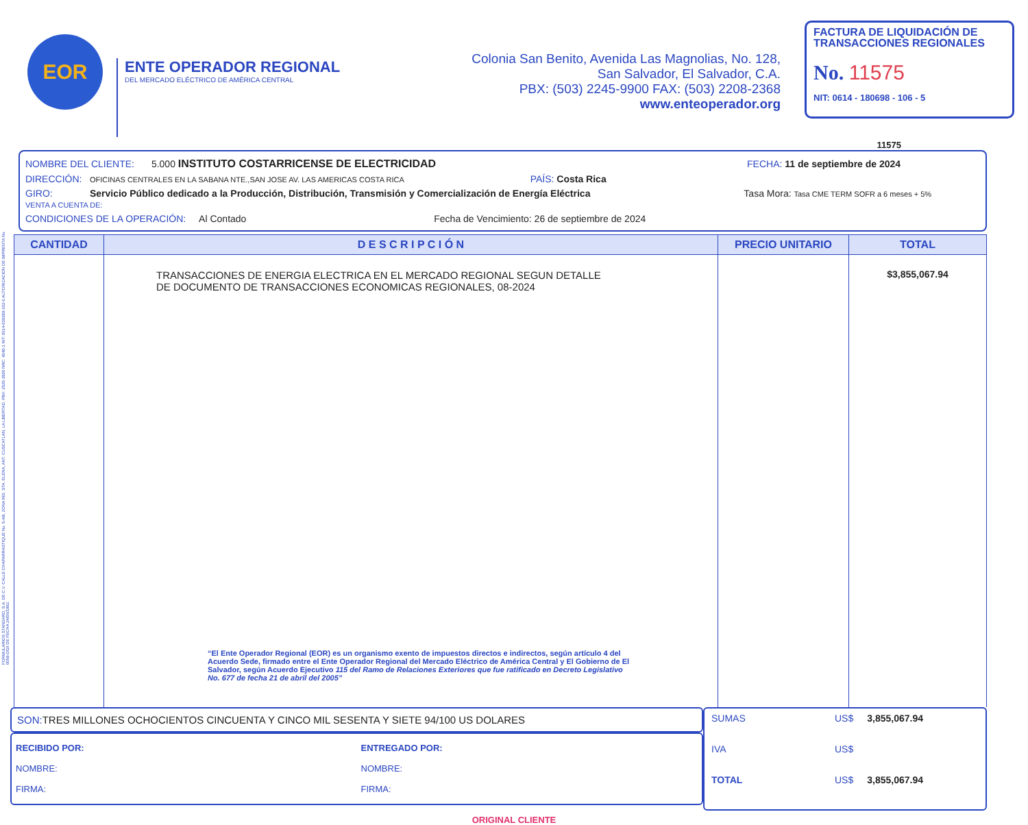FORMULARIOS STANDARD, S.A. DE C.V. CALLE CHAPARRASTIQUE No. 5-AB, ZONA IND. STA. ELENA, ANT. CUSCATLAN, LA LIBERTAD. PBX: 2525-3500 NRC: 4040-1 NIT: 0614-030289-102-6 AUTORIZACION DE IMPRENTA No. 0059-DGII DE FECHA 24/06/1992.
EOR
ENTE OPERADOR REGIONAL
DEL MERCADO ELÉCTRICO DE AMÉRICA CENTRAL
Colonia San Benito, Avenida Las Magnolias, No. 128,
San Salvador, El Salvador, C.A.
PBX: (503) 2245-9900 FAX: (503) 2208-2368
www.enteoperador.org
FACTURA DE LIQUIDACIÓN DE TRANSACCIONES REGIONALES
No. 11575
NIT: 0614 - 180698 - 106 - 5
11575
NOMBRE DEL CLIENTE: 5.000 INSTITUTO COSTARRICENSE DE ELECTRICIDAD FECHA: 11 de septiembre de 2024
DIRECCIÓN: OFICINAS CENTRALES EN LA SABANA NTE.,SAN JOSE AV. LAS AMERICAS COSTA RICA PAÍS: Costa Rica
GIRO: Servicio Público dedicado a la Producción, Distribución, Transmisión y Comercialización de Energía Eléctrica Tasa Mora: Tasa CME TERM SOFR a 6 meses + 5% VENTA A CUENTA DE:
CONDICIONES DE LA OPERACIÓN: Al Contado Fecha de Vencimiento: 26 de septiembre de 2024
| CANTIDAD | D E S C R I P C I Ó N | PRECIO UNITARIO | TOTAL |
| --- | --- | --- | --- |
| | TRANSACCIONES DE ENERGIA ELECTRICA EN EL MERCADO REGIONAL SEGUN DETALLE DE DOCUMENTO DE TRANSACCIONES ECONOMICAS REGIONALES, 08-2024 “El Ente Operador Regional (EOR) es un organismo exento de impuestos directos e indirectos, según artículo 4 del Acuerdo Sede, firmado entre el Ente Operador Regional del Mercado Eléctrico de América Central y El Gobierno de El Salvador, según Acuerdo Ejecutivo 115 del Ramo de Relaciones Exteriores que fue ratificado en Decreto Legislativo No. 677 de fecha 21 de abril del 2005” | | $3,855,067.94 |
SON: TRES MILLONES OCHOCIENTOS CINCUENTA Y CINCO MIL SESENTA Y SIETE 94/100 US DOLARES
RECIBIDO POR:
NOMBRE:
FIRMA:
ENTREGADO POR:
NOMBRE:
FIRMA:
SUMAS US$ 3,855,067.94
IVA US$
TOTAL US$ 3,855,067.94
ORIGINAL CLIENTE